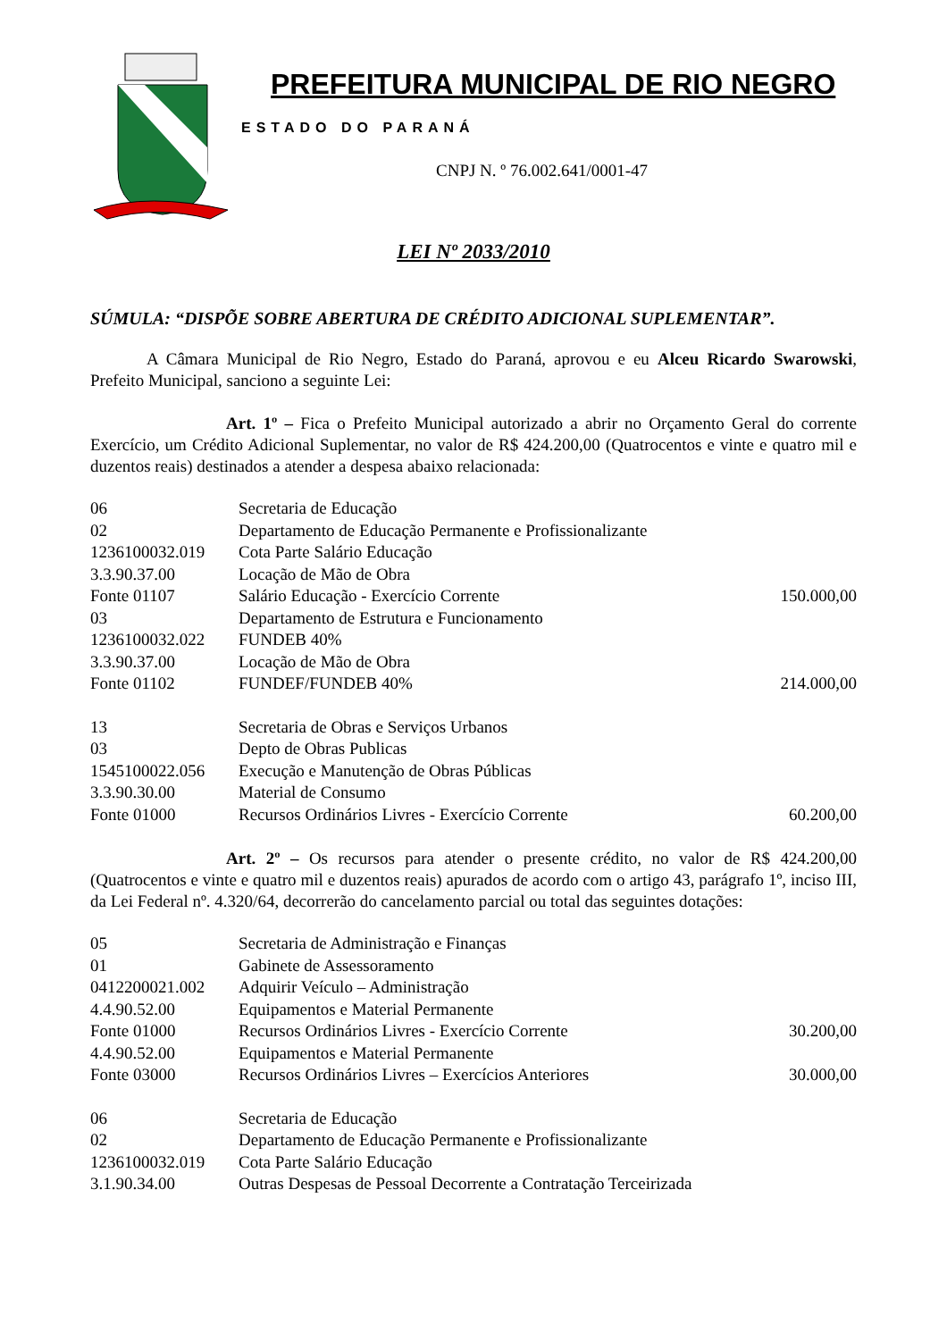PREFEITURA MUNICIPAL DE RIO NEGRO
ESTADO DO PARANÁ
CNPJ N. º 76.002.641/0001-47
LEI Nº 2033/2010
SÚMULA: “DISPÕE SOBRE ABERTURA DE CRÉDITO ADICIONAL SUPLEMENTAR”.
A Câmara Municipal de Rio Negro, Estado do Paraná, aprovou e eu Alceu Ricardo Swarowski, Prefeito Municipal, sanciono a seguinte Lei:
Art. 1º – Fica o Prefeito Municipal autorizado a abrir no Orçamento Geral do corrente Exercício, um Crédito Adicional Suplementar, no valor de R$ 424.200,00 (Quatrocentos e vinte e quatro mil e duzentos reais) destinados a atender a despesa abaixo relacionada:
| 06 | Secretaria de Educação | |
| 02 | Departamento de Educação Permanente e Profissionalizante | |
| 1236100032.019 | Cota Parte Salário Educação | |
| 3.3.90.37.00 | Locação de Mão de Obra | |
| Fonte 01107 | Salário Educação - Exercício Corrente | 150.000,00 |
| 03 | Departamento de Estrutura e Funcionamento | |
| 1236100032.022 | FUNDEB 40% | |
| 3.3.90.37.00 | Locação de Mão de Obra | |
| Fonte 01102 | FUNDEF/FUNDEB 40% | 214.000,00 |
| 13 | Secretaria de Obras e Serviços Urbanos | |
| 03 | Depto de Obras Publicas | |
| 1545100022.056 | Execução e Manutenção de Obras Públicas | |
| 3.3.90.30.00 | Material de Consumo | |
| Fonte 01000 | Recursos Ordinários Livres - Exercício Corrente | 60.200,00 |
Art. 2º – Os recursos para atender o presente crédito, no valor de R$ 424.200,00 (Quatrocentos e vinte e quatro mil e duzentos reais) apurados de acordo com o artigo 43, parágrafo 1º, inciso III, da Lei Federal nº. 4.320/64, decorrerão do cancelamento parcial ou total das seguintes dotações:
| 05 | Secretaria de Administração e Finanças | |
| 01 | Gabinete de Assessoramento | |
| 0412200021.002 | Adquirir Veículo – Administração | |
| 4.4.90.52.00 | Equipamentos e Material Permanente | |
| Fonte 01000 | Recursos Ordinários Livres - Exercício Corrente | 30.200,00 |
| 4.4.90.52.00 | Equipamentos e Material Permanente | |
| Fonte 03000 | Recursos Ordinários Livres – Exercícios Anteriores | 30.000,00 |
| 06 | Secretaria de Educação |
| 02 | Departamento de Educação Permanente e Profissionalizante |
| 1236100032.019 | Cota Parte Salário Educação |
| 3.1.90.34.00 | Outras Despesas de Pessoal Decorrente a Contratação Terceirizada |